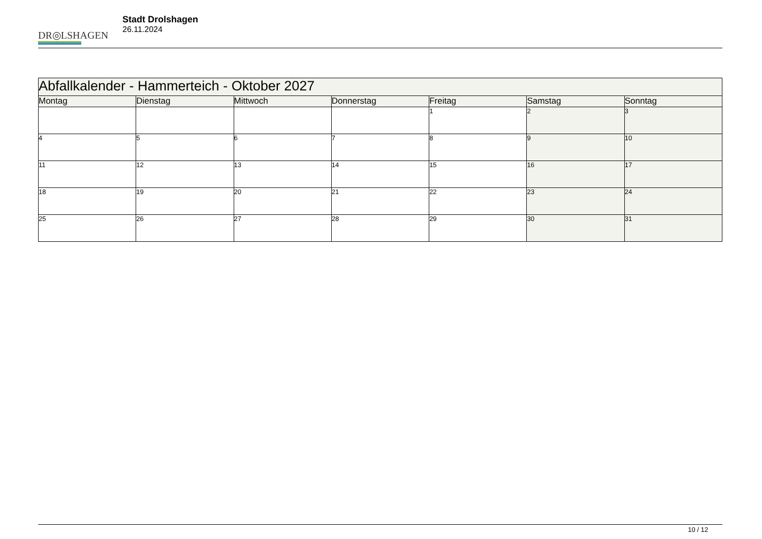DR◎LSHAGEN
Stadt Drolshagen
26.11.2024
| Abfallkalender - Hammerteich - Oktober 2027 | | | | | | |
| --- | --- | --- | --- | --- | --- | --- |
| Montag | Dienstag | Mittwoch | Donnerstag | Freitag | Samstag | Sonntag |
| | | | | 1 | 2 | 3 |
| 4 | 5 | 6 | 7 | 8 | 9 | 10 |
| 11 | 12 | 13 | 14 | 15 | 16 | 17 |
| 18 | 19 | 20 | 21 | 22 | 23 | 24 |
| 25 | 26 | 27 | 28 | 29 | 30 | 31 |
10 / 12